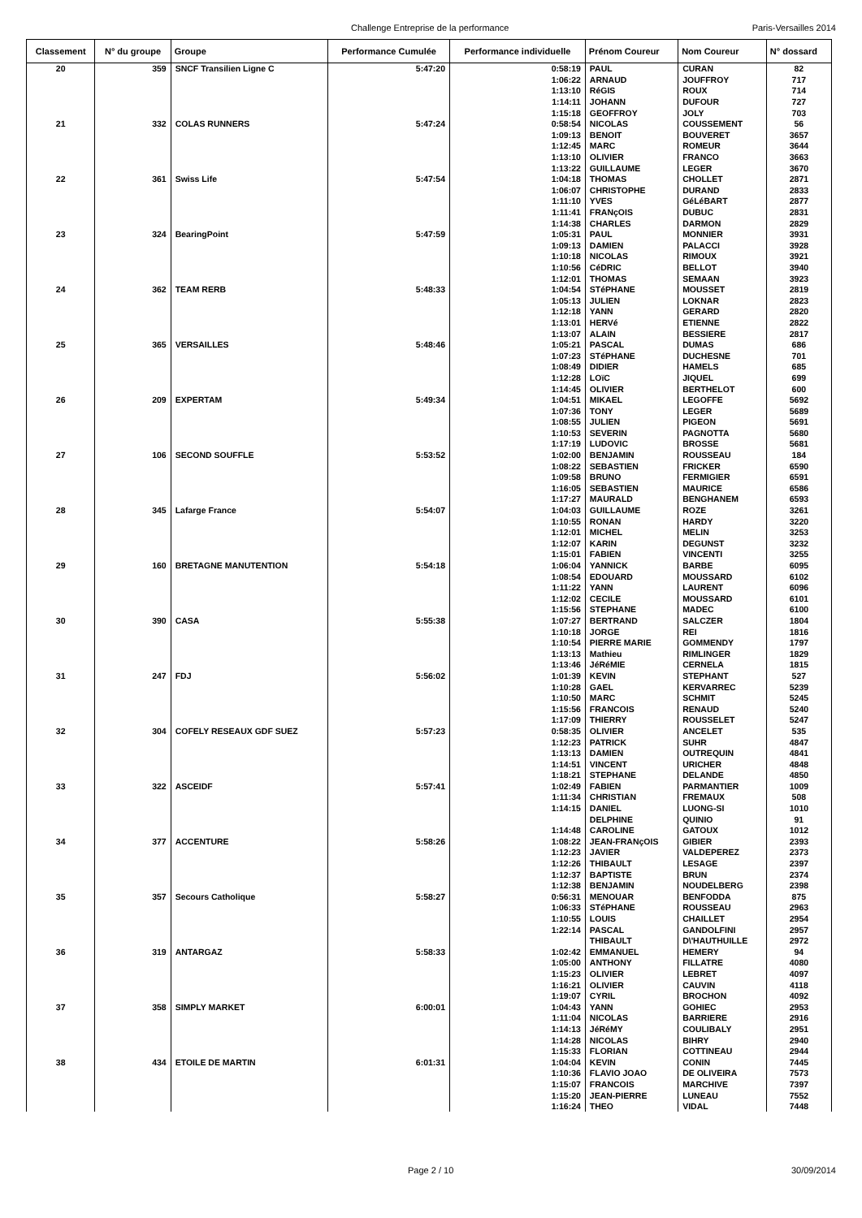Challenge Entreprise de la performance Paris-Versailles 2014
| Classement | N° du groupe | Groupe | Performance Cumulée | Performance individuelle | Prénom Coureur | Nom Coureur | N° dossard |
| --- | --- | --- | --- | --- | --- | --- | --- |
| 20 | 359 | SNCF Transilien Ligne C | 5:47:20 | 0:58:19 | PAUL | CURAN | 82 |
| | | | | 1:06:22 | ARNAUD | JOUFFROY | 717 |
| | | | | 1:13:10 | RéGIS | ROUX | 714 |
| | | | | 1:14:11 | JOHANN | DUFOUR | 727 |
| | | | | 1:15:18 | GEOFFROY | JOLY | 703 |
| 21 | 332 | COLAS RUNNERS | 5:47:24 | 0:58:54 | NICOLAS | COUSSEMENT | 56 |
| | | | | 1:09:13 | BENOIT | BOUVERET | 3657 |
| | | | | 1:12:45 | MARC | ROMEUR | 3644 |
| | | | | 1:13:10 | OLIVIER | FRANCO | 3663 |
| | | | | 1:13:22 | GUILLAUME | LEGER | 3670 |
| 22 | 361 | Swiss Life | 5:47:54 | 1:04:18 | THOMAS | CHOLLET | 2871 |
| | | | | 1:06:07 | CHRISTOPHE | DURAND | 2833 |
| | | | | 1:11:10 | YVES | GéLéBART | 2877 |
| | | | | 1:11:41 | FRANçOIS | DUBUC | 2831 |
| | | | | 1:14:38 | CHARLES | DARMON | 2829 |
| 23 | 324 | BearingPoint | 5:47:59 | 1:05:31 | PAUL | MONNIER | 3931 |
| | | | | 1:09:13 | DAMIEN | PALACCI | 3928 |
| | | | | 1:10:18 | NICOLAS | RIMOUX | 3921 |
| | | | | 1:10:56 | CéDRIC | BELLOT | 3940 |
| | | | | 1:12:01 | THOMAS | SEMAAN | 3923 |
| 24 | 362 | TEAM RERB | 5:48:33 | 1:04:54 | STéPHANE | MOUSSET | 2819 |
| | | | | 1:05:13 | JULIEN | LOKNAR | 2823 |
| | | | | 1:12:18 | YANN | GERARD | 2820 |
| | | | | 1:13:01 | HERVé | ETIENNE | 2822 |
| | | | | 1:13:07 | ALAIN | BESSIERE | 2817 |
| 25 | 365 | VERSAILLES | 5:48:46 | 1:05:21 | PASCAL | DUMAS | 686 |
| | | | | 1:07:23 | STéPHANE | DUCHESNE | 701 |
| | | | | 1:08:49 | DIDIER | HAMELS | 685 |
| | | | | 1:12:28 | LOïC | JIQUEL | 699 |
| | | | | 1:14:45 | OLIVIER | BERTHELOT | 600 |
| 26 | 209 | EXPERTAM | 5:49:34 | 1:04:51 | MIKAEL | LEGOFFE | 5692 |
| | | | | 1:07:36 | TONY | LEGER | 5689 |
| | | | | 1:08:55 | JULIEN | PIGEON | 5691 |
| | | | | 1:10:53 | SEVERIN | PAGNOTTA | 5680 |
| | | | | 1:17:19 | LUDOVIC | BROSSE | 5681 |
| 27 | 106 | SECOND SOUFFLE | 5:53:52 | 1:02:00 | BENJAMIN | ROUSSEAU | 184 |
| | | | | 1:08:22 | SEBASTIEN | FRICKER | 6590 |
| | | | | 1:09:58 | BRUNO | FERMIGIER | 6591 |
| | | | | 1:16:05 | SEBASTIEN | MAURICE | 6586 |
| | | | | 1:17:27 | MAURALD | BENGHANEM | 6593 |
| 28 | 345 | Lafarge France | 5:54:07 | 1:04:03 | GUILLAUME | ROZE | 3261 |
| | | | | 1:10:55 | RONAN | HARDY | 3220 |
| | | | | 1:12:01 | MICHEL | MELIN | 3253 |
| | | | | 1:12:07 | KARIN | DEGUNST | 3232 |
| | | | | 1:15:01 | FABIEN | VINCENTI | 3255 |
| 29 | 160 | BRETAGNE MANUTENTION | 5:54:18 | 1:06:04 | YANNICK | BARBE | 6095 |
| | | | | 1:08:54 | EDOUARD | MOUSSARD | 6102 |
| | | | | 1:11:22 | YANN | LAURENT | 6096 |
| | | | | 1:12:02 | CECILE | MOUSSARD | 6101 |
| | | | | 1:15:56 | STEPHANE | MADEC | 6100 |
| 30 | 390 | CASA | 5:55:38 | 1:07:27 | BERTRAND | SALCZER | 1804 |
| | | | | 1:10:18 | JORGE | REI | 1816 |
| | | | | 1:10:54 | PIERRE MARIE | GOMMENDY | 1797 |
| | | | | 1:13:13 | Mathieu | RIMLINGER | 1829 |
| | | | | 1:13:46 | JéRéMIE | CERNELA | 1815 |
| 31 | 247 | FDJ | 5:56:02 | 1:01:39 | KEVIN | STEPHANT | 527 |
| | | | | 1:10:28 | GAEL | KERVARREC | 5239 |
| | | | | 1:10:50 | MARC | SCHMIT | 5245 |
| | | | | 1:15:56 | FRANCOIS | RENAUD | 5240 |
| | | | | 1:17:09 | THIERRY | ROUSSELET | 5247 |
| 32 | 304 | COFELY RESEAUX GDF SUEZ | 5:57:23 | 0:58:35 | OLIVIER | ANCELET | 535 |
| | | | | 1:12:23 | PATRICK | SUHR | 4847 |
| | | | | 1:13:13 | DAMIEN | OUTREQUIN | 4841 |
| | | | | 1:14:51 | VINCENT | URICHER | 4848 |
| | | | | 1:18:21 | STEPHANE | DELANDE | 4850 |
| 33 | 322 | ASCEIDF | 5:57:41 | 1:02:49 | FABIEN | PARMANTIER | 1009 |
| | | | | 1:11:34 | CHRISTIAN | FREMAUX | 508 |
| | | | | 1:14:15 | DANIEL | LUONG-SI | 1010 |
| | | | | | DELPHINE | QUINIO | 91 |
| | | | | 1:14:48 | CAROLINE | GATOUX | 1012 |
| 34 | 377 | ACCENTURE | 5:58:26 | 1:08:22 | JEAN-FRANçOIS | GIBIER | 2393 |
| | | | | 1:12:23 | JAVIER | VALDEPEREZ | 2373 |
| | | | | 1:12:26 | THIBAULT | LESAGE | 2397 |
| | | | | 1:12:37 | BAPTISTE | BRUN | 2374 |
| | | | | 1:12:38 | BENJAMIN | NOUDELBERG | 2398 |
| 35 | 357 | Secours Catholique | 5:58:27 | 0:56:31 | MENOUAR | BENFODDA | 875 |
| | | | | 1:06:33 | STéPHANE | ROUSSEAU | 2963 |
| | | | | 1:10:55 | LOUIS | CHAILLET | 2954 |
| | | | | 1:22:14 | PASCAL | GANDOLFINI | 2957 |
| | | | | | THIBAULT | D\'HAUTHUILLE | 2972 |
| 36 | 319 | ANTARGAZ | 5:58:33 | 1:02:42 | EMMANUEL | HEMERY | 94 |
| | | | | 1:05:00 | ANTHONY | FILLATRE | 4080 |
| | | | | 1:15:23 | OLIVIER | LEBRET | 4097 |
| | | | | 1:16:21 | OLIVIER | CAUVIN | 4118 |
| | | | | 1:19:07 | CYRIL | BROCHON | 4092 |
| 37 | 358 | SIMPLY MARKET | 6:00:01 | 1:04:43 | YANN | GOHIEC | 2953 |
| | | | | 1:11:04 | NICOLAS | BARRIERE | 2916 |
| | | | | 1:14:13 | JéRéMY | COULIBALY | 2951 |
| | | | | 1:14:28 | NICOLAS | BIHRY | 2940 |
| | | | | 1:15:33 | FLORIAN | COTTINEAU | 2944 |
| 38 | 434 | ETOILE DE MARTIN | 6:01:31 | 1:04:04 | KEVIN | CONIN | 7445 |
| | | | | 1:10:36 | FLAVIO JOAO | DE OLIVEIRA | 7573 |
| | | | | 1:15:07 | FRANCOIS | MARCHIVE | 7397 |
| | | | | 1:15:20 | JEAN-PIERRE | LUNEAU | 7552 |
| | | | | 1:16:24 | THEO | VIDAL | 7448 |
Page 2 / 10 30/09/2014